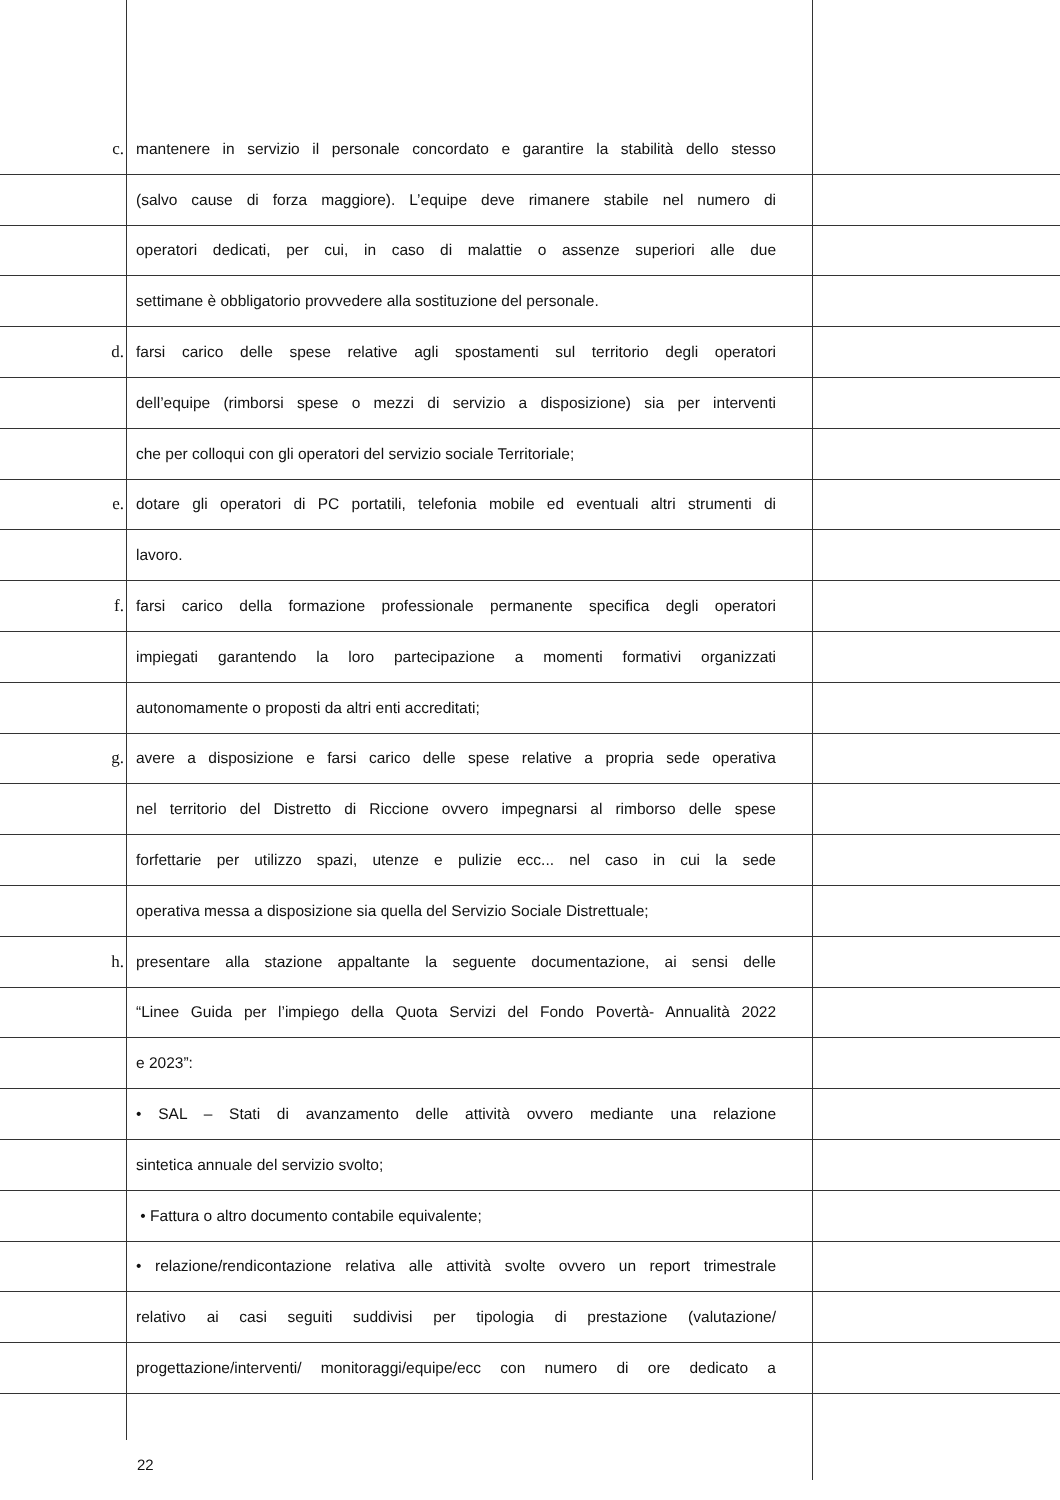c. mantenere in servizio il personale concordato e garantire la stabilità dello stesso
(salvo cause di forza maggiore). L’equipe deve rimanere stabile nel numero di
operatori dedicati, per cui, in caso di malattie o assenze superiori alle due
settimane è obbligatorio provvedere alla sostituzione del personale.
d. farsi carico delle spese relative agli spostamenti sul territorio degli operatori
dell’equipe (rimborsi spese o mezzi di servizio a disposizione) sia per interventi
che per colloqui con gli operatori del servizio sociale Territoriale;
e. dotare gli operatori di PC portatili, telefonia mobile ed eventuali altri strumenti di
lavoro.
f. farsi carico della formazione professionale permanente specifica degli operatori
impiegati garantendo la loro partecipazione a momenti formativi organizzati
autonomamente o proposti da altri enti accreditati;
g. avere a disposizione e farsi carico delle spese relative a propria sede operativa
nel territorio del Distretto di Riccione ovvero impegnarsi al rimborso delle spese
forfettarie per utilizzo spazi, utenze e pulizie ecc... nel caso in cui la sede
operativa messa a disposizione sia quella del Servizio Sociale Distrettuale;
h. presentare alla stazione appaltante la seguente documentazione, ai sensi delle
“Linee Guida per l’impiego della Quota Servizi del Fondo Povertà- Annualità 2022
e 2023”:
• SAL – Stati di avanzamento delle attività ovvero mediante una relazione
sintetica annuale del servizio svolto;
• Fattura o altro documento contabile equivalente;
• relazione/rendicontazione relativa alle attività svolte ovvero un report trimestrale
relativo ai casi seguiti suddivisi per tipologia di prestazione (valutazione/
progettazione/interventi/ monitoraggi/equipe/ecc con numero di ore dedicato a
22